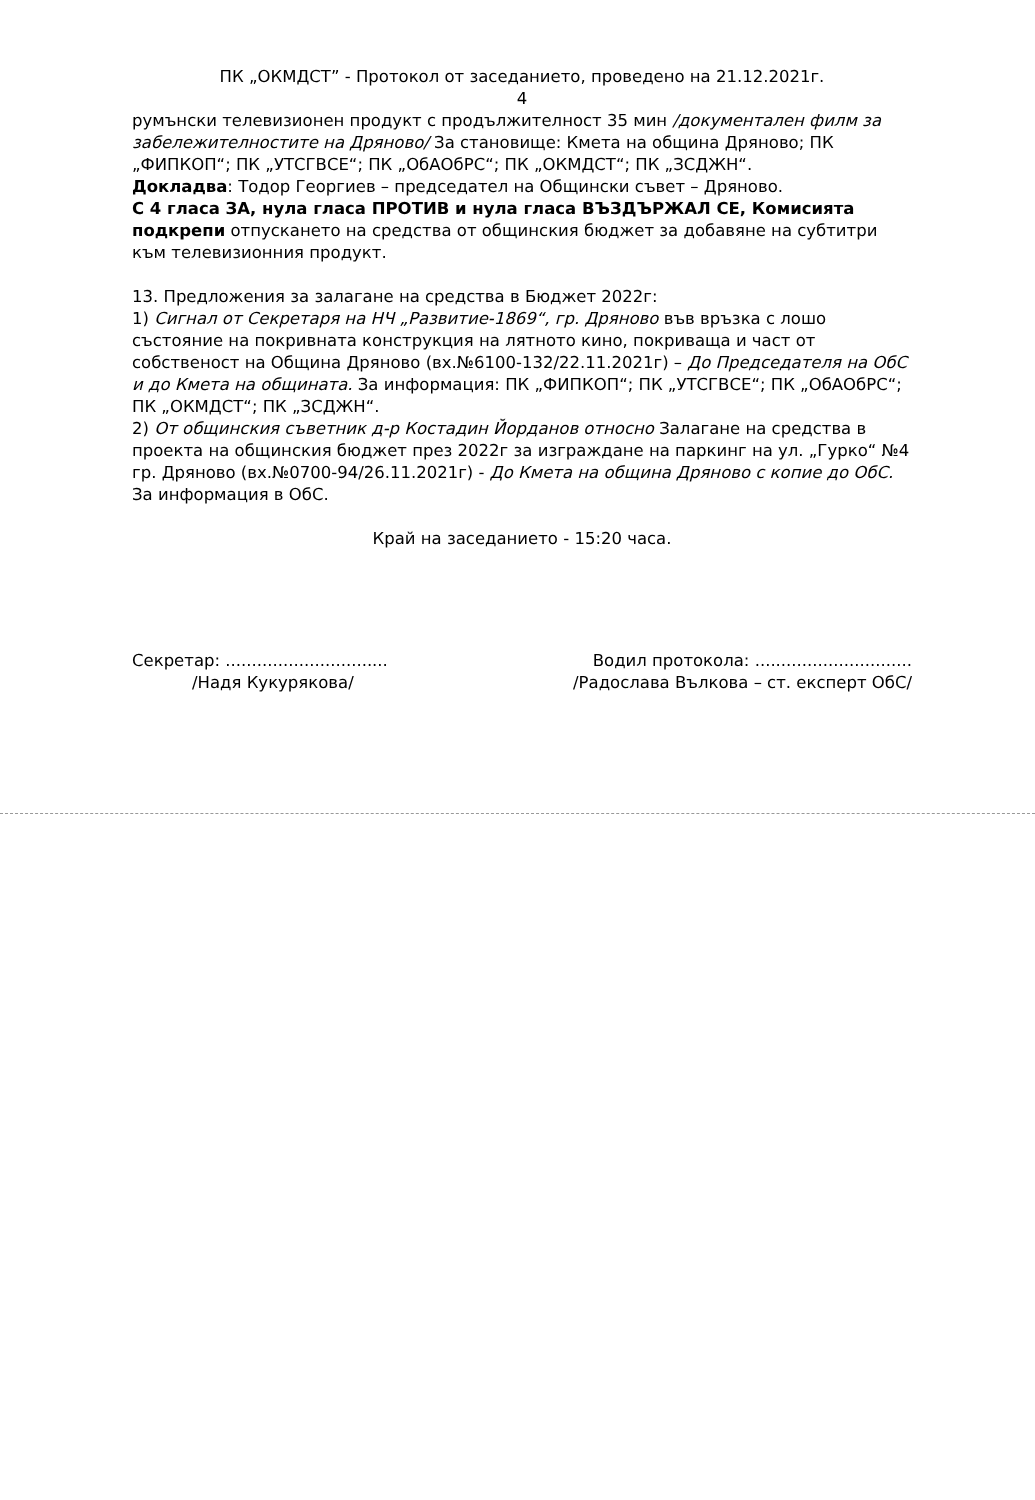ПК „ОКМДСТ” - Протокол от заседанието, проведено на 21.12.2021г.
4
румънски телевизионен продукт с продължителност 35 мин /документален филм за забележителностите на Дряново/ За становище: Кмета на община Дряново; ПК „ФИПКОП“; ПК „УТСГВСЕ“; ПК „ОбАОбРС“; ПК „ОКМДСТ“; ПК „ЗСДЖН“.
Докладва: Тодор Георгиев – председател на Общински съвет – Дряново.
С 4 гласа ЗА, нула гласа ПРОТИВ и нула гласа ВЪЗДЪРЖАЛ СЕ, Комисията подкрепи отпускането на средства от общинския бюджет за добавяне на субтитри към телевизионния продукт.
13. Предложения за залагане на средства в Бюджет 2022г:
1) Сигнал от Секретаря на НЧ „Развитие-1869“, гр. Дряново във връзка с лошо състояние на покривната конструкция на лятното кино, покриваща и част от собственост на Община Дряново (вх.№6100-132/22.11.2021г) – До Председателя на ОбС и до Кмета на общината. За информация: ПК „ФИПКОП“; ПК „УТСГВСЕ“; ПК „ОбАОбРС“; ПК „ОКМДСТ“; ПК „ЗСДЖН“.
2) От общинския съветник д-р Костадин Йорданов относно Залагане на средства в проекта на общинския бюджет през 2022г за изграждане на паркинг на ул. „Гурко“ №4 гр. Дряново (вх.№0700-94/26.11.2021г) - До Кмета на община Дряново с копие до ОбС. За информация в ОбС.
Край на заседанието - 15:20 часа.
Секретар: ...............................
/Надя Кукурякова/
Водил протокола: ..............................
/Радослава Вълкова – ст. експерт ОбС/